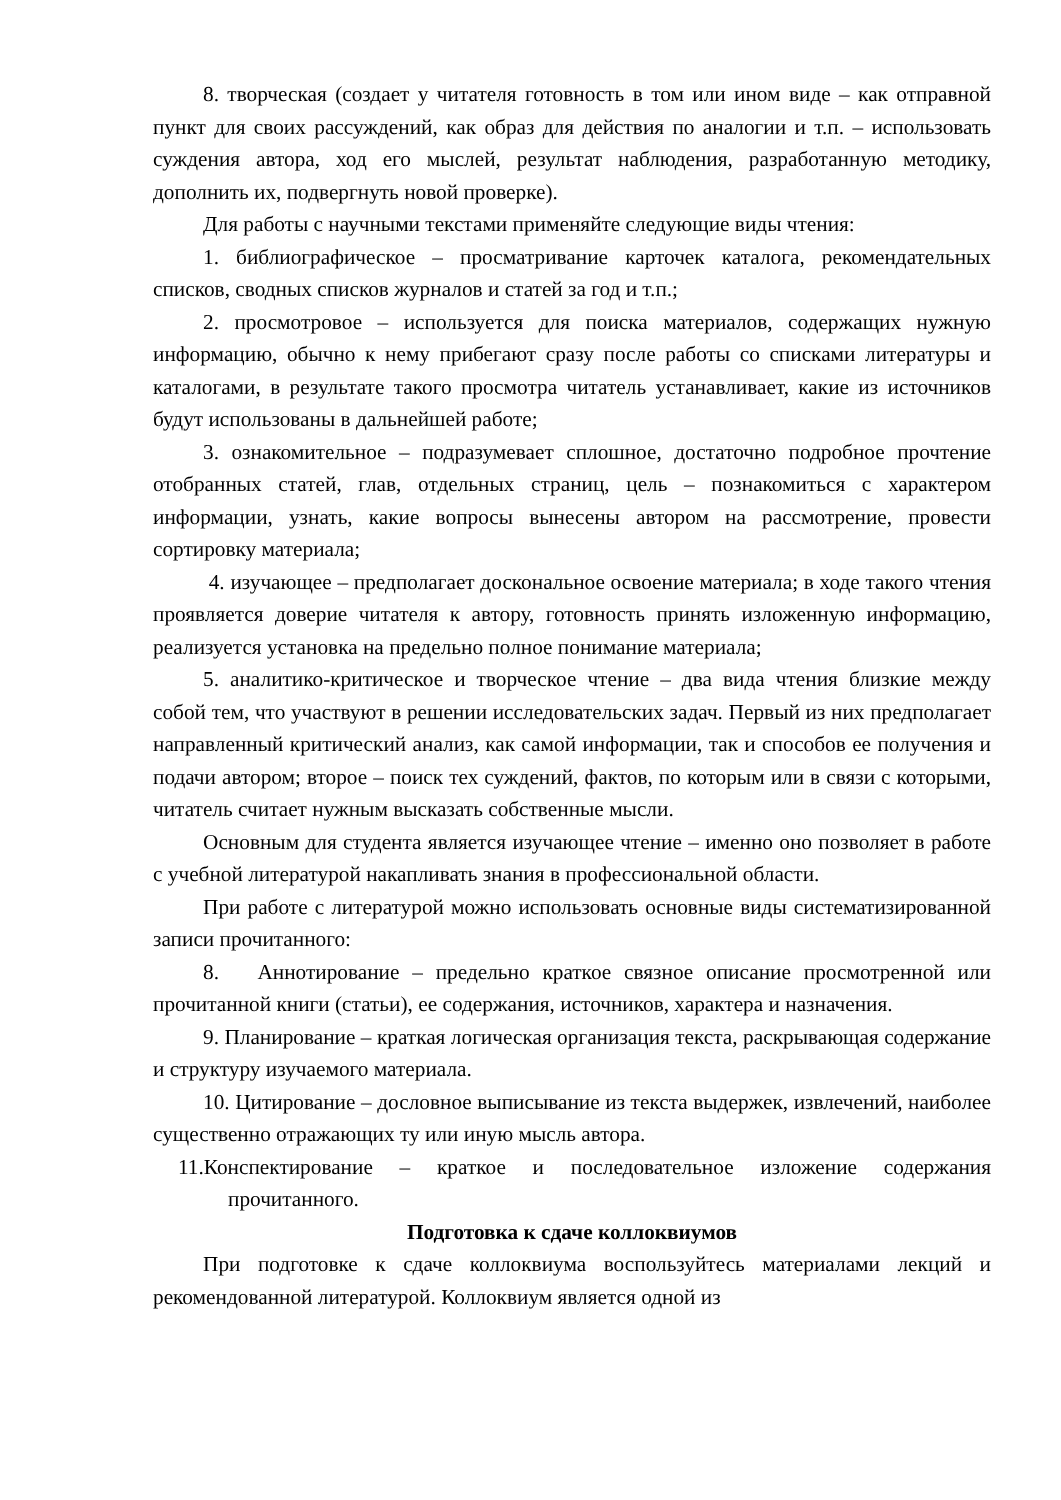8. творческая (создает у читателя готовность в том или ином виде – как отправной пункт для своих рассуждений, как образ для действия по аналогии и т.п. – использовать суждения автора, ход его мыслей, результат наблюдения, разработанную методику, дополнить их, подвергнуть новой проверке).
Для работы с научными текстами применяйте следующие виды чтения:
1. библиографическое – просматривание карточек каталога, рекомендательных списков, сводных списков журналов и статей за год и т.п.;
2. просмотровое – используется для поиска материалов, содержащих нужную информацию, обычно к нему прибегают сразу после работы со списками литературы и каталогами, в результате такого просмотра читатель устанавливает, какие из источников будут использованы в дальнейшей работе;
3. ознакомительное – подразумевает сплошное, достаточно подробное прочтение отобранных статей, глав, отдельных страниц, цель – познакомиться с характером информации, узнать, какие вопросы вынесены автором на рассмотрение, провести сортировку материала;
4. изучающее – предполагает доскональное освоение материала; в ходе такого чтения проявляется доверие читателя к автору, готовность принять изложенную информацию, реализуется установка на предельно полное понимание материала;
5. аналитико-критическое и творческое чтение – два вида чтения близкие между собой тем, что участвуют в решении исследовательских задач. Первый из них предполагает направленный критический анализ, как самой информации, так и способов ее получения и подачи автором; второе – поиск тех суждений, фактов, по которым или в связи с которыми, читатель считает нужным высказать собственные мысли.
Основным для студента является изучающее чтение – именно оно позволяет в работе с учебной литературой накапливать знания в профессиональной области.
При работе с литературой можно использовать основные виды систематизированной записи прочитанного:
8. Аннотирование – предельно краткое связное описание просмотренной или прочитанной книги (статьи), ее содержания, источников, характера и назначения.
9. Планирование – краткая логическая организация текста, раскрывающая содержание и структуру изучаемого материала.
10. Цитирование – дословное выписывание из текста выдержек, извлечений, наиболее существенно отражающих ту или иную мысль автора.
11.Конспектирование – краткое и последовательное изложение содержания прочитанного.
Подготовка к сдаче коллоквиумов
При подготовке к сдаче коллоквиума воспользуйтесь материалами лекций и рекомендованной литературой. Коллоквиум является одной из